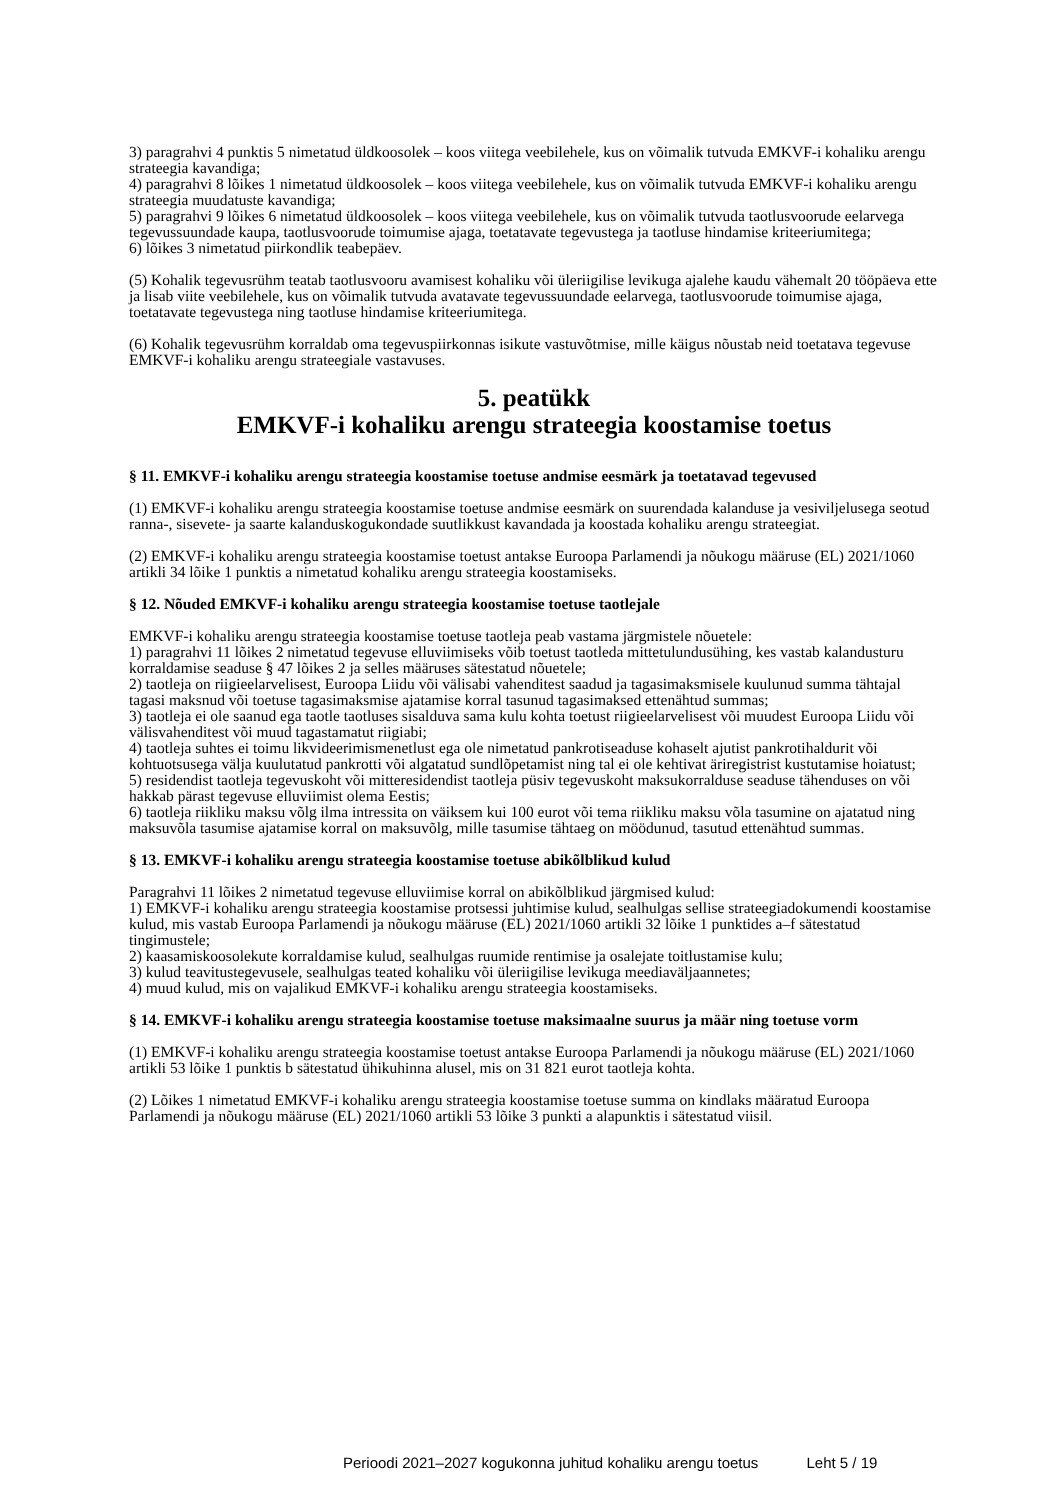3) paragrahvi 4 punktis 5 nimetatud üldkoosolek – koos viitega veebilehele, kus on võimalik tutvuda EMKVF-i kohaliku arengu strateegia kavandiga;
4) paragrahvi 8 lõikes 1 nimetatud üldkoosolek – koos viitega veebilehele, kus on võimalik tutvuda EMKVF-i kohaliku arengu strateegia muudatuste kavandiga;
5) paragrahvi 9 lõikes 6 nimetatud üldkoosolek – koos viitega veebilehele, kus on võimalik tutvuda taotlusvoorude eelarvega tegevussuundade kaupa, taotlusvoorude toimumise ajaga, toetatavate tegevustega ja taotluse hindamise kriteeriumitega;
6) lõikes 3 nimetatud piirkondlik teabepäev.
(5) Kohalik tegevusrühm teatab taotlusvooru avamisest kohaliku või üleriigilise levikuga ajalehe kaudu vähemalt 20 tööpäeva ette ja lisab viite veebilehele, kus on võimalik tutvuda avatavate tegevussuundade eelarvega, taotlusvoorude toimumise ajaga, toetatavate tegevustega ning taotluse hindamise kriteeriumitega.
(6) Kohalik tegevusrühm korraldab oma tegevuspiirkonnas isikute vastuvõtmise, mille käigus nõustab neid toetatava tegevuse EMKVF-i kohaliku arengu strateegiale vastavuses.
5. peatükk
EMKVF-i kohaliku arengu strateegia koostamise toetus
§ 11. EMKVF-i kohaliku arengu strateegia koostamise toetuse andmise eesmärk ja toetatavad tegevused
(1) EMKVF-i kohaliku arengu strateegia koostamise toetuse andmise eesmärk on suurendada kalanduse ja vesiviljelusega seotud ranna-, sisevete- ja saarte kalanduskogukondade suutlikkust kavandada ja koostada kohaliku arengu strateegiat.
(2) EMKVF-i kohaliku arengu strateegia koostamise toetust antakse Euroopa Parlamendi ja nõukogu määruse (EL) 2021/1060 artikli 34 lõike 1 punktis a nimetatud kohaliku arengu strateegia koostamiseks.
§ 12. Nõuded EMKVF-i kohaliku arengu strateegia koostamise toetuse taotlejale
EMKVF-i kohaliku arengu strateegia koostamise toetuse taotleja peab vastama järgmistele nõuetele:
1) paragrahvi 11 lõikes 2 nimetatud tegevuse elluviimiseks võib toetust taotleda mittetulundusühing, kes vastab kalandusturu korraldamise seaduse § 47 lõikes 2 ja selles määruses sätestatud nõuetele;
2) taotleja on riigieelarvelisest, Euroopa Liidu või välisabi vahenditest saadud ja tagasimaksmisele kuulunud summa tähtajal tagasi maksnud või toetuse tagasimaksmise ajatamise korral tasunud tagasimaksed ettenähtud summas;
3) taotleja ei ole saanud ega taotle taotluses sisalduva sama kulu kohta toetust riigieelarvelisest või muudest Euroopa Liidu või välisvahenditest või muud tagastamatut riigiabi;
4) taotleja suhtes ei toimu likvideerimismenetlust ega ole nimetatud pankrotiseaduse kohaselt ajutist pankrotihaldurit või kohtuotsusega välja kuulutatud pankrotti või algatatud sundlõpetamist ning tal ei ole kehtivat äriregistrist kustutamise hoiatust;
5) residendist taotleja tegevuskoht või mitteresidendist taotleja püsiv tegevuskoht maksukorralduse seaduse tähenduses on või hakkab pärast tegevuse elluviimist olema Eestis;
6) taotleja riikliku maksu võlg ilma intressita on väiksem kui 100 eurot või tema riikliku maksu võla tasumine on ajatatud ning maksuvõla tasumise ajatamise korral on maksuvõlg, mille tasumise tähtaeg on möödunud, tasutud ettenähtud summas.
§ 13. EMKVF-i kohaliku arengu strateegia koostamise toetuse abikõlblikud kulud
Paragrahvi 11 lõikes 2 nimetatud tegevuse elluviimise korral on abikõlblikud järgmised kulud:
1) EMKVF-i kohaliku arengu strateegia koostamise protsessi juhtimise kulud, sealhulgas sellise strateegiadokumendi koostamise kulud, mis vastab Euroopa Parlamendi ja nõukogu määruse (EL) 2021/1060 artikli 32 lõike 1 punktides a–f sätestatud tingimustele;
2) kaasamiskoosolekute korraldamise kulud, sealhulgas ruumide rentimise ja osalejate toitlustamise kulu;
3) kulud teavitustegevusele, sealhulgas teated kohaliku või üleriigilise levikuga meediaväljaannetes;
4) muud kulud, mis on vajalikud EMKVF-i kohaliku arengu strateegia koostamiseks.
§ 14. EMKVF-i kohaliku arengu strateegia koostamise toetuse maksimaalne suurus ja määr ning toetuse vorm
(1) EMKVF-i kohaliku arengu strateegia koostamise toetust antakse Euroopa Parlamendi ja nõukogu määruse (EL) 2021/1060 artikli 53 lõike 1 punktis b sätestatud ühikuhinna alusel, mis on 31 821 eurot taotleja kohta.
(2) Lõikes 1 nimetatud EMKVF-i kohaliku arengu strateegia koostamise toetuse summa on kindlaks määratud Euroopa Parlamendi ja nõukogu määruse (EL) 2021/1060 artikli 53 lõike 3 punkti a alapunktis i sätestatud viisil.
Perioodi 2021–2027 kogukonna juhitud kohaliku arengu toetus Leht 5 / 19